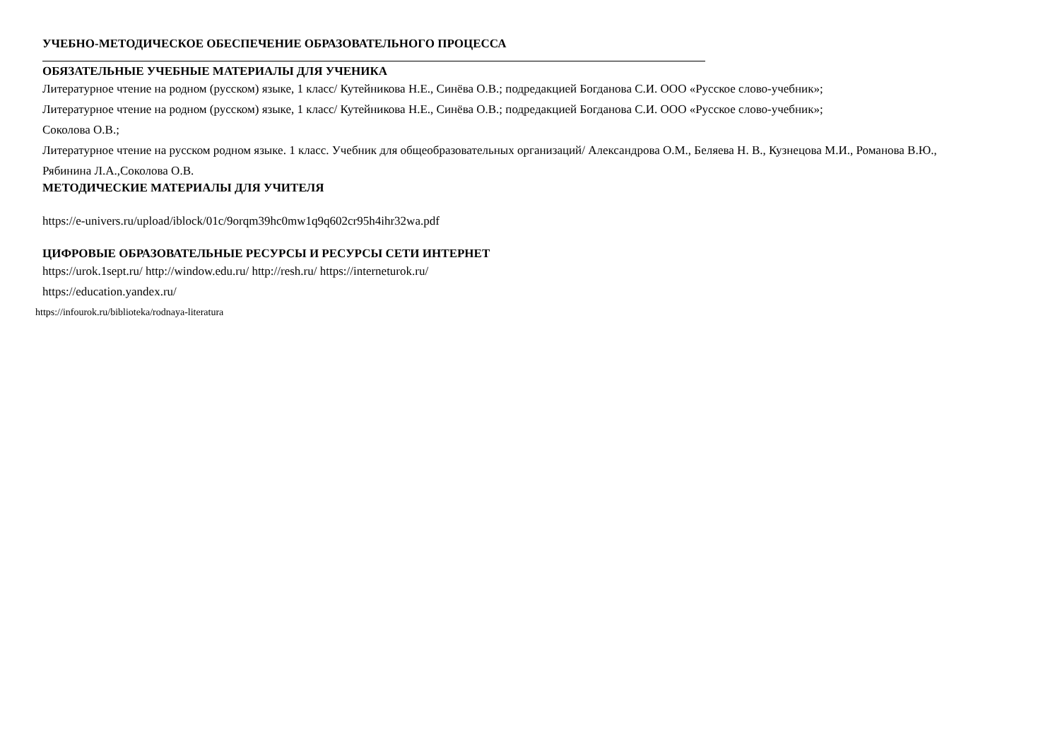УЧЕБНО-МЕТОДИЧЕСКОЕ ОБЕСПЕЧЕНИЕ ОБРАЗОВАТЕЛЬНОГО ПРОЦЕССА
ОБЯЗАТЕЛЬНЫЕ УЧЕБНЫЕ МАТЕРИАЛЫ ДЛЯ УЧЕНИКА
Литературное чтение на родном (русском) языке, 1 класс/ Кутейникова Н.Е., Синёва О.В.; подредакцией Богданова С.И. ООО «Русское слово-учебник»;
Литературное чтение на родном (русском) языке, 1 класс/ Кутейникова Н.Е., Синёва О.В.; подредакцией Богданова С.И. ООО «Русское слово-учебник»;
Соколова О.В.;
Литературное чтение на русском родном языке. 1 класс. Учебник для общеобразовательных организаций/ Александрова О.М., Беляева Н. В., Кузнецова М.И., Романова В.Ю., Рябинина Л.А.,Соколова О.В.
МЕТОДИЧЕСКИЕ МАТЕРИАЛЫ ДЛЯ УЧИТЕЛЯ
https://e-univers.ru/upload/iblock/01c/9orqm39hc0mw1q9q602cr95h4ihr32wa.pdf
ЦИФРОВЫЕ ОБРАЗОВАТЕЛЬНЫЕ РЕСУРСЫ И РЕСУРСЫ СЕТИ ИНТЕРНЕТ
https://urok.1sept.ru/ http://window.edu.ru/ http://resh.ru/ https://interneturok.ru/
https://education.yandex.ru/
https://infourok.ru/biblioteka/rodnaya-literatura